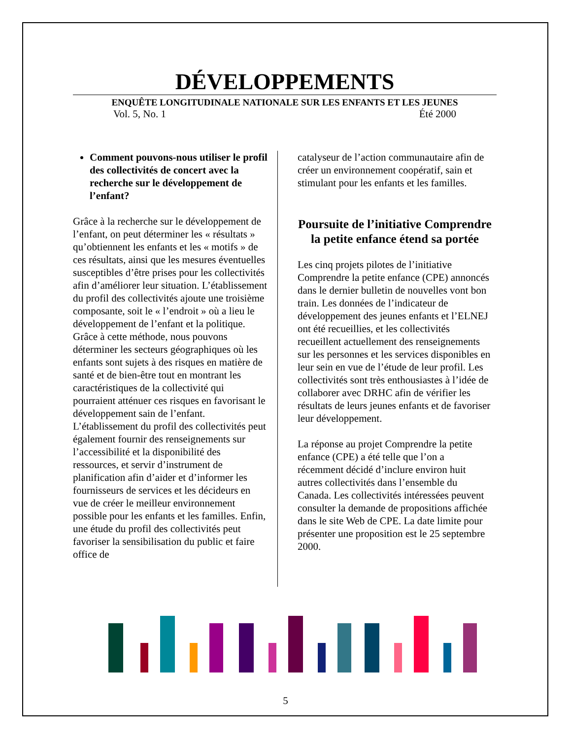DÉVELOPPEMENTS
ENQUÊTE LONGITUDINALE NATIONALE SUR LES ENFANTS ET LES JEUNES
Vol. 5, No. 1 Été 2000
Comment pouvons-nous utiliser le profil des collectivités de concert avec la recherche sur le développement de l’enfant?
Grâce à la recherche sur le développement de l’enfant, on peut déterminer les « résultats » qu’obtiennent les enfants et les « motifs » de ces résultats, ainsi que les mesures éventuelles susceptibles d’être prises pour les collectivités afin d’améliorer leur situation. L’établissement du profil des collectivités ajoute une troisième composante, soit le « l’endroit » où a lieu le développement de l’enfant et la politique. Grâce à cette méthode, nous pouvons déterminer les secteurs géographiques où les enfants sont sujets à des risques en matière de santé et de bien-être tout en montrant les caractéristiques de la collectivité qui pourraient atténuer ces risques en favorisant le développement sain de l’enfant. L’établissement du profil des collectivités peut également fournir des renseignements sur l’accessibilité et la disponibilité des ressources, et servir d’instrument de planification afin d’aider et d’informer les fournisseurs de services et les décideurs en vue de créer le meilleur environnement possible pour les enfants et les familles. Enfin, une étude du profil des collectivités peut favoriser la sensibilisation du public et faire office de
catalyseur de l’action communautaire afin de créer un environnement coopératif, sain et stimulant pour les enfants et les familles.
Poursuite de l’initiative Comprendre la petite enfance étend sa portée
Les cinq projets pilotes de l’initiative Comprendre la petite enfance (CPE) annoncés dans le dernier bulletin de nouvelles vont bon train. Les données de l’indicateur de développement des jeunes enfants et l’ELNEJ ont été recueillies, et les collectivités recueillent actuellement des renseignements sur les personnes et les services disponibles en leur sein en vue de l’étude de leur profil. Les collectivités sont très enthousiastes à l’idée de collaborer avec DRHC afin de vérifier les résultats de leurs jeunes enfants et de favoriser leur développement.
La réponse au projet Comprendre la petite enfance (CPE) a été telle que l’on a récemment décidé d’inclure environ huit autres collectivités dans l’ensemble du Canada. Les collectivités intéressées peuvent consulter la demande de propositions affichée dans le site Web de CPE. La date limite pour présenter une proposition est le 25 septembre 2000.
5